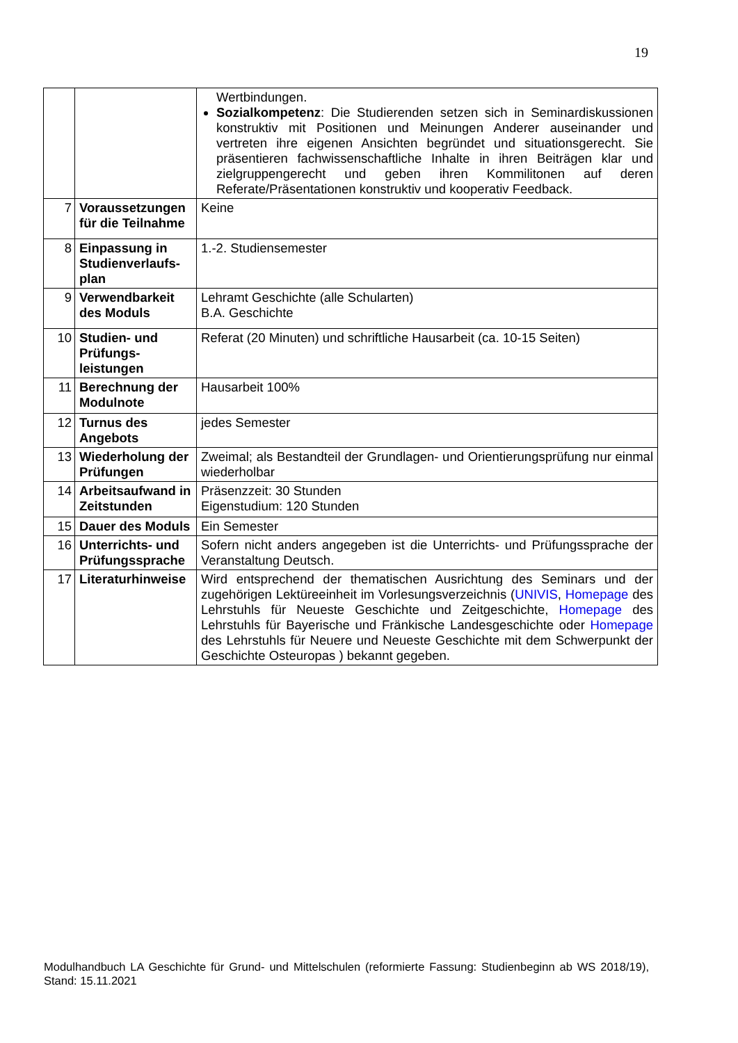19
| | | Wertbindungen. Sozialkompetenz : Die Studierenden setzen sich in Seminardiskussionen konstruktiv mit Positionen und Meinungen Anderer auseinander und vertreten ihre eigenen Ansichten begründet und situationsgerecht. Sie präsentieren fachwissenschaftliche Inhalte in ihren Beiträgen klar und zielgruppengerecht und geben ihren Kommilitonen auf deren Referate/Präsentationen konstruktiv und kooperativ Feedback. |
| 7 | Voraussetzungen für die Teilnahme | Keine |
| 8 | Einpassung in Studienverlaufs-plan | 1.-2. Studiensemester |
| 9 | Verwendbarkeit des Moduls | Lehramt Geschichte (alle Schularten) B.A. Geschichte |
| 10 | Studien- und Prüfungs-leistungen | Referat (20 Minuten) und schriftliche Hausarbeit (ca. 10-15 Seiten) |
| 11 | Berechnung der Modulnote | Hausarbeit 100% |
| 12 | Turnus des Angebots | jedes Semester |
| 13 | Wiederholung der Prüfungen | Zweimal; als Bestandteil der Grundlagen- und Orientierungsprüfung nur einmal wiederholbar |
| 14 | Arbeitsaufwand in Zeitstunden | Präsenzzeit: 30 Stunden Eigenstudium: 120 Stunden |
| 15 | Dauer des Moduls | Ein Semester |
| 16 | Unterrichts- und Prüfungssprache | Sofern nicht anders angegeben ist die Unterrichts- und Prüfungssprache der Veranstaltung Deutsch. |
| 17 | Literaturhinweise | Wird entsprechend der thematischen Ausrichtung des Seminars und der zugehörigen Lektüreeinheit im Vorlesungsverzeichnis ( UNIVIS , Homepage des Lehrstuhls für Neueste Geschichte und Zeitgeschichte, Homepage des Lehrstuhls für Bayerische und Fränkische Landesgeschichte oder Homepage des Lehrstuhls für Neuere und Neueste Geschichte mit dem Schwerpunkt der Geschichte Osteuropas ) bekannt gegeben. |
Modulhandbuch LA Geschichte für Grund- und Mittelschulen (reformierte Fassung: Studienbeginn ab WS 2018/19), Stand: 15.11.2021